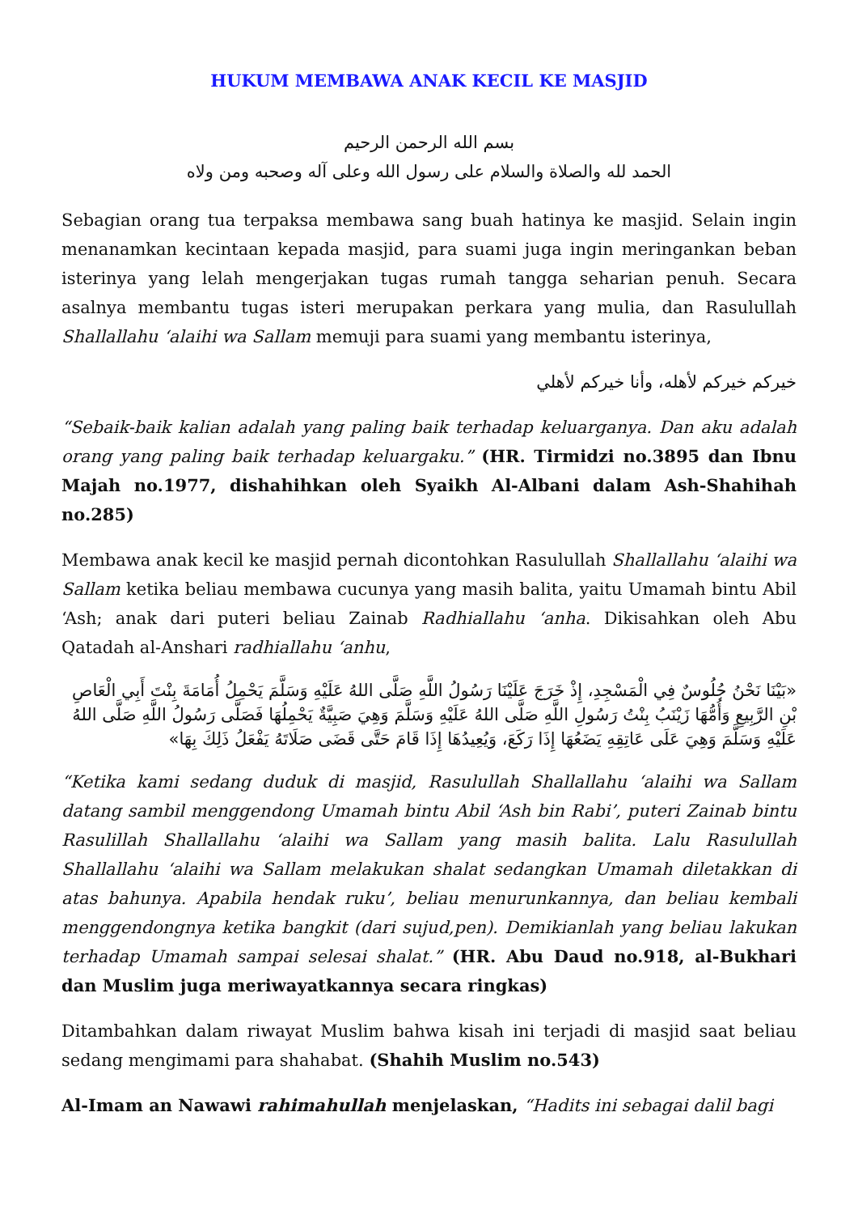HUKUM MEMBAWA ANAK KECIL KE MASJID
بسم الله الرحمن الرحيم
الحمد لله والصلاة والسلام على رسول الله وعلى آله وصحبه ومن ولاه
Sebagian orang tua terpaksa membawa sang buah hatinya ke masjid. Selain ingin menanamkan kecintaan kepada masjid, para suami juga ingin meringankan beban isterinya yang lelah mengerjakan tugas rumah tangga seharian penuh. Secara asalnya membantu tugas isteri merupakan perkara yang mulia, dan Rasulullah Shallallahu ‘alaihi wa Sallam memuji para suami yang membantu isterinya,
خيركم خيركم لأهله، وأنا خيركم لأهلي
“Sebaik-baik kalian adalah yang paling baik terhadap keluarganya. Dan aku adalah orang yang paling baik terhadap keluargaku.” (HR. Tirmidzi no.3895 dan Ibnu Majah no.1977, dishahihkan oleh Syaikh Al-Albani dalam Ash-Shahihah no.285)
Membawa anak kecil ke masjid pernah dicontohkan Rasulullah Shallallahu ‘alaihi wa Sallam ketika beliau membawa cucunya yang masih balita, yaitu Umamah bintu Abil ‘Ash; anak dari puteri beliau Zainab Radhiallahu ‘anha. Dikisahkan oleh Abu Qatadah al-Anshari radhiallahu ‘anhu,
«بَيْنَا نَحْنُ جُلُوسٌ فِي الْمَسْجِدِ، إِذْ خَرَجَ عَلَيْنَا رَسُولُ اللَّهِ صَلَّى اللهُ عَلَيْهِ وَسَلَّمَ يَحْمِلُ أُمَامَةَ بِنْتَ أَبِي الْعَاصِ بْنِ الرَّبِيعِ وَأُمُّهَا زَيْنَبُ بِنْتُ رَسُولِ اللَّهِ صَلَّى اللهُ عَلَيْهِ وَسَلَّمَ وَهِيَ صَبِيَّةٌ يَحْمِلُهَا فَصَلَّى رَسُولُ اللَّهِ صَلَّى اللهُ عَلَيْهِ وَسَلَّمَ وَهِيَ عَلَى عَاتِقِهِ يَضَعُهَا إِذَا رَكَعَ، وَيُعِيدُهَا إِذَا قَامَ حَتَّى قَضَى صَلَاتَهُ يَفْعَلُ ذَلِكَ بِهَا»
“Ketika kami sedang duduk di masjid, Rasulullah Shallallahu ‘alaihi wa Sallam datang sambil menggendong Umamah bintu Abil ‘Ash bin Rabi’, puteri Zainab bintu Rasulillah Shallallahu ‘alaihi wa Sallam yang masih balita. Lalu Rasulullah Shallallahu ‘alaihi wa Sallam melakukan shalat sedangkan Umamah diletakkan di atas bahunya. Apabila hendak ruku’, beliau menurunkannya, dan beliau kembali menggendongnya ketika bangkit (dari sujud,pen). Demikianlah yang beliau lakukan terhadap Umamah sampai selesai shalat.” (HR. Abu Daud no.918, al-Bukhari dan Muslim juga meriwayatkannya secara ringkas)
Ditambahkan dalam riwayat Muslim bahwa kisah ini terjadi di masjid saat beliau sedang mengimami para shahabat. (Shahih Muslim no.543)
Al-Imam an Nawawi rahimahullah menjelaskan, “Hadits ini sebagai dalil bagi